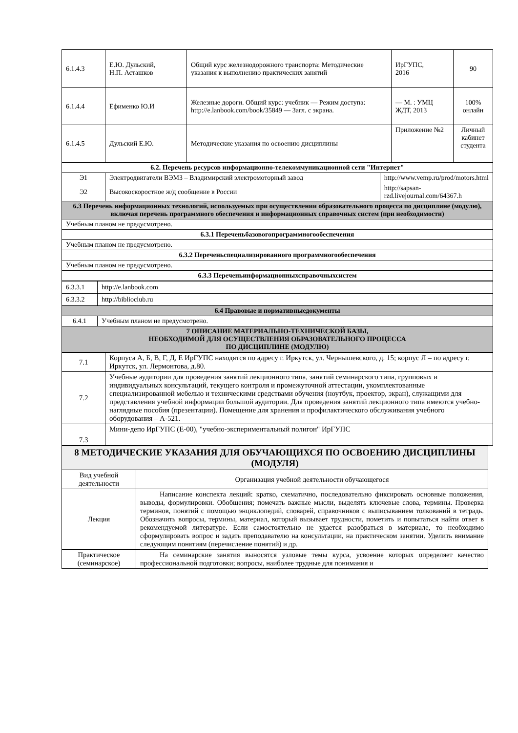| 6.1.4.3 | Е.Ю. Дульский, Н.П. Асташков | Общий курс железнодорожного транспорта: Методические указания к выполнению практических занятий | ИрГУПС, 2016 | 90 |
| 6.1.4.4 | Ефименко Ю.И | Железные дороги. Общий курс: учебник — Режим доступа: http://e.lanbook.com/book/35849 — Загл. с экрана. | — М. : УМЦ ЖДТ, 2013 | 100% онлайн |
| 6.1.4.5 | Дульский Е.Ю. | Методические указания по освоению дисциплины | Приложение №2 | Личный кабинет студента |
| 6.2. Перечень ресурсов информационно-телекоммуникационной сети "Интернет" | | |
| Э1 | Электродвигатели ВЭМЗ – Владимирский электромоторный завод | http://www.vemp.ru/prod/motors.html |
| Э2 | Высокоскоростное ж/д сообщение в России | http://sapsan-rzd.livejournal.com/64367.h |
| 6.3 Перечень информационных технологий, используемых при осуществлении образовательного процесса по дисциплине (модулю), включая перечень программного обеспечения и информационных справочных систем (при необходимости) | | |
| Учебным планом не предусмотрено. | | |
| 6.3.1 Переченьбазовогопрограммногообеспечения | | |
| Учебным планом не предусмотрено. | | |
| 6.3.2 Переченьспециализированного программногообеспечения | | |
| Учебным планом не предусмотрено. | | |
| 6.3.3 Переченьинформационныхсправочныхсистем | | |
| 6.3.3.1 | http://e.lanbook.com |
| 6.3.3.2 | http://biblioclub.ru |
| 6.4 Правовые и нормативныедокументы | |
| 6.4.1 | Учебным планом не предусмотрено. |
| 7 ОПИСАНИЕ МАТЕРИАЛЬНО-ТЕХНИЧЕСКОЙ БАЗЫ, НЕОБХОДИМОЙ ДЛЯ ОСУЩЕСТВЛЕНИЯ ОБРАЗОВАТЕЛЬНОГО ПРОЦЕССА ПО ДИСЦИПЛИНЕ (МОДУЛЮ) | |
| 7.1 | Корпуса А, Б, В, Г, Д, Е ИрГУПС находятся по адресу г. Иркутск, ул. Чернышевского, д. 15; корпус Л – по адресу г. Иркутск, ул. Лермонтова, д.80. |
| 7.2 | Учебные аудитории для проведения занятий лекционного типа, занятий семинарского типа, групповых и индивидуальных консультаций, текущего контроля и промежуточной аттестации, укомплектованные специализированной мебелью и техническими средствами обучения (ноутбук, проектор, экран), служащими для представления учебной информации большой аудитории. Для проведения занятий лекционного типа имеются учебно-наглядные пособия (презентации). Помещение для хранения и профилактического обслуживания учебного оборудования – А-521. |
| 7.3 | Мини-депо ИрГУПС (Е-00), "учебно-экспериментальный полигон" ИрГУПС |
| 8 МЕТОДИЧЕСКИЕ УКАЗАНИЯ ДЛЯ ОБУЧАЮЩИХСЯ ПО ОСВОЕНИЮ ДИСЦИПЛИНЫ (МОДУЛЯ) | |
| Вид учебной деятельности | Организация учебной деятельности обучающегося |
| Лекция | Написание конспекта лекций: кратко, схематично, последовательно фиксировать основные положения, выводы, формулировки. Обобщения; помечать важные мысли, выделять ключевые слова, термины. Проверка терминов, понятий с помощью энциклопедий, словарей, справочников с выписыванием толкований в тетрадь. Обозначить вопросы, термины, материал, который вызывает трудности, пометить и попытаться найти ответ в рекомендуемой литературе. Если самостоятельно не удается разобраться в материале, то необходимо сформулировать вопрос и задать преподавателю на консультации, на практическом занятии. Уделить внимание следующим понятиям (перечисление понятий) и др. |
| Практическое (семинарское) | На семинарские занятия выносятся узловые темы курса, усвоение которых определяет качество профессиональной подготовки; вопросы, наиболее трудные для понимания и |